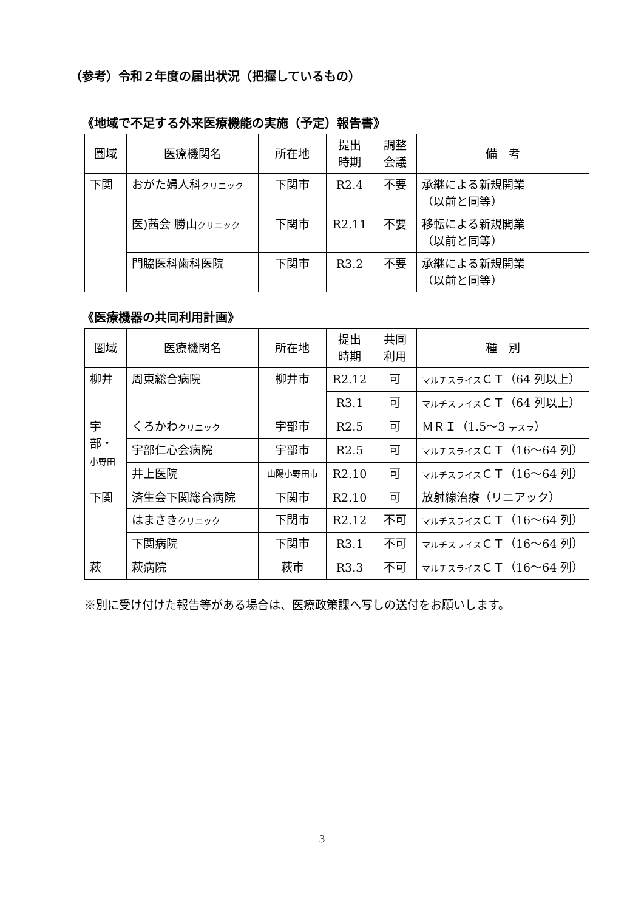（参考）令和２年度の届出状況（把握しているもの）
《地域で不足する外来医療機能の実施（予定）報告書》
| 圏域 | 医療機関名 | 所在地 | 提出 時期 | 調整 会議 | 備 考 |
| --- | --- | --- | --- | --- | --- |
| 下関 | おがた婦人科 クリニック | 下関市 | R2.4 | 不要 | 承継による新規開業 （以前と同等） |
| | 医)茜会 勝山 クリニック | 下関市 | R2.11 | 不要 | 移転による新規開業 （以前と同等） |
| | 門脇医科歯科医院 | 下関市 | R3.2 | 不要 | 承継による新規開業 （以前と同等） |
《医療機器の共同利用計画》
| 圏域 | 医療機関名 | 所在地 | 提出 時期 | 共同 利用 | 種 別 |
| --- | --- | --- | --- | --- | --- |
| 柳井 | 周東総合病院 | 柳井市 | R2.12 | 可 | マルチスライス ＣＴ（64 列以上） |
| | | | R3.1 | 可 | マルチスライス ＣＴ（64 列以上） |
| 宇部・ 小野田 | くろかわ クリニック | 宇部市 | R2.5 | 可 | ＭＲＩ（1.5～3 テスラ ） |
| | 宇部仁心会病院 | 宇部市 | R2.5 | 可 | マルチスライス ＣＴ（16～64 列） |
| | 井上医院 | 山陽小野田市 | R2.10 | 可 | マルチスライス ＣＴ（16～64 列） |
| 下関 | 済生会下関総合病院 | 下関市 | R2.10 | 可 | 放射線治療（リニアック） |
| | はまさき クリニック | 下関市 | R2.12 | 不可 | マルチスライス ＣＴ（16～64 列） |
| | 下関病院 | 下関市 | R3.1 | 不可 | マルチスライス ＣＴ（16～64 列） |
| 萩 | 萩病院 | 萩市 | R3.3 | 不可 | マルチスライス ＣＴ（16～64 列） |
※別に受け付けた報告等がある場合は、医療政策課へ写しの送付をお願いします。
3